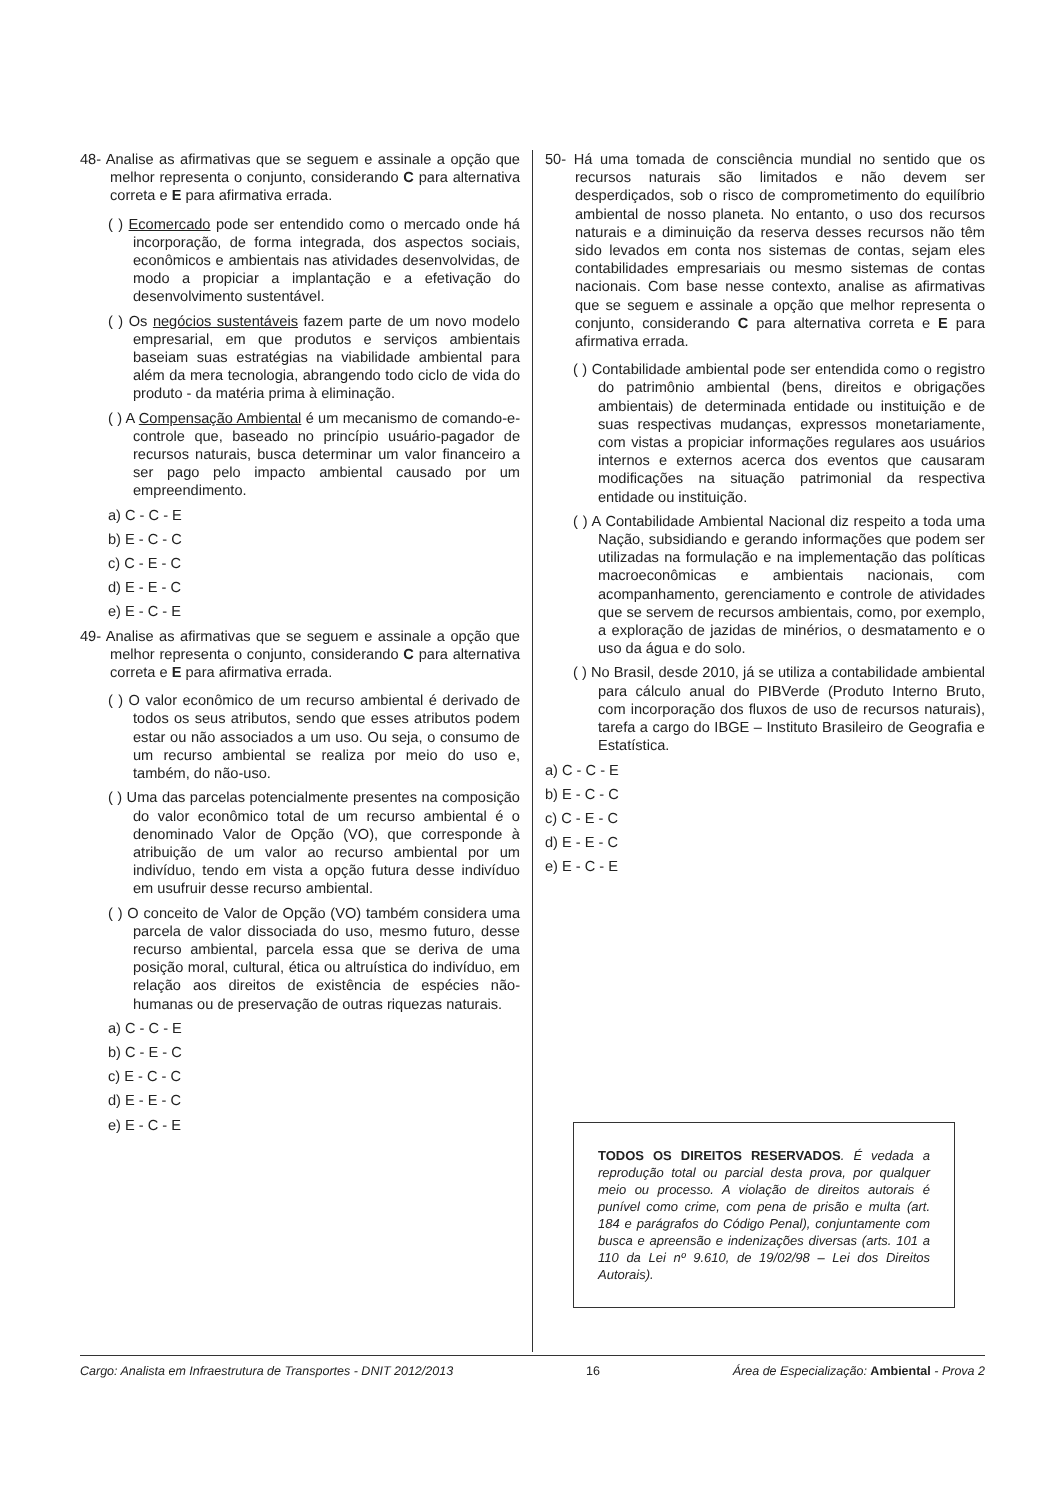48- Analise as afirmativas que se seguem e assinale a opção que melhor representa o conjunto, considerando C para alternativa correta e E para afirmativa errada.
( ) Ecomercado pode ser entendido como o mercado onde há incorporação, de forma integrada, dos aspectos sociais, econômicos e ambientais nas atividades desenvolvidas, de modo a propiciar a implantação e a efetivação do desenvolvimento sustentável.
( ) Os negócios sustentáveis fazem parte de um novo modelo empresarial, em que produtos e serviços ambientais baseiam suas estratégias na viabilidade ambiental para além da mera tecnologia, abrangendo todo ciclo de vida do produto - da matéria prima à eliminação.
( ) A Compensação Ambiental é um mecanismo de comando-e-controle que, baseado no princípio usuário-pagador de recursos naturais, busca determinar um valor financeiro a ser pago pelo impacto ambiental causado por um empreendimento.
a) C - C - E
b) E - C - C
c) C - E - C
d) E - E - C
e) E - C - E
49- Analise as afirmativas que se seguem e assinale a opção que melhor representa o conjunto, considerando C para alternativa correta e E para afirmativa errada.
( ) O valor econômico de um recurso ambiental é derivado de todos os seus atributos, sendo que esses atributos podem estar ou não associados a um uso. Ou seja, o consumo de um recurso ambiental se realiza por meio do uso e, também, do não-uso.
( ) Uma das parcelas potencialmente presentes na composição do valor econômico total de um recurso ambiental é o denominado Valor de Opção (VO), que corresponde à atribuição de um valor ao recurso ambiental por um indivíduo, tendo em vista a opção futura desse indivíduo em usufruir desse recurso ambiental.
( ) O conceito de Valor de Opção (VO) também considera uma parcela de valor dissociada do uso, mesmo futuro, desse recurso ambiental, parcela essa que se deriva de uma posição moral, cultural, ética ou altruística do indivíduo, em relação aos direitos de existência de espécies não-humanas ou de preservação de outras riquezas naturais.
a) C - C - E
b) C - E - C
c) E - C - C
d) E - E - C
e) E - C - E
50- Há uma tomada de consciência mundial no sentido que os recursos naturais são limitados e não devem ser desperdiçados, sob o risco de comprometimento do equilíbrio ambiental de nosso planeta. No entanto, o uso dos recursos naturais e a diminuição da reserva desses recursos não têm sido levados em conta nos sistemas de contas, sejam eles contabilidades empresariais ou mesmo sistemas de contas nacionais. Com base nesse contexto, analise as afirmativas que se seguem e assinale a opção que melhor representa o conjunto, considerando C para alternativa correta e E para afirmativa errada.
( ) Contabilidade ambiental pode ser entendida como o registro do patrimônio ambiental (bens, direitos e obrigações ambientais) de determinada entidade ou instituição e de suas respectivas mudanças, expressos monetariamente, com vistas a propiciar informações regulares aos usuários internos e externos acerca dos eventos que causaram modificações na situação patrimonial da respectiva entidade ou instituição.
( ) A Contabilidade Ambiental Nacional diz respeito a toda uma Nação, subsidiando e gerando informações que podem ser utilizadas na formulação e na implementação das políticas macroeconômicas e ambientais nacionais, com acompanhamento, gerenciamento e controle de atividades que se servem de recursos ambientais, como, por exemplo, a exploração de jazidas de minérios, o desmatamento e o uso da água e do solo.
( ) No Brasil, desde 2010, já se utiliza a contabilidade ambiental para cálculo anual do PIBVerde (Produto Interno Bruto, com incorporação dos fluxos de uso de recursos naturais), tarefa a cargo do IBGE – Instituto Brasileiro de Geografia e Estatística.
a) C - C - E
b) E - C - C
c) C - E - C
d) E - E - C
e) E - C - E
TODOS OS DIREITOS RESERVADOS. É vedada a reprodução total ou parcial desta prova, por qualquer meio ou processo. A violação de direitos autorais é punível como crime, com pena de prisão e multa (art. 184 e parágrafos do Código Penal), conjuntamente com busca e apreensão e indenizações diversas (arts. 101 a 110 da Lei nº 9.610, de 19/02/98 – Lei dos Direitos Autorais).
Cargo: Analista em Infraestrutura de Transportes - DNIT 2012/2013 16 Área de Especialização: Ambiental - Prova 2